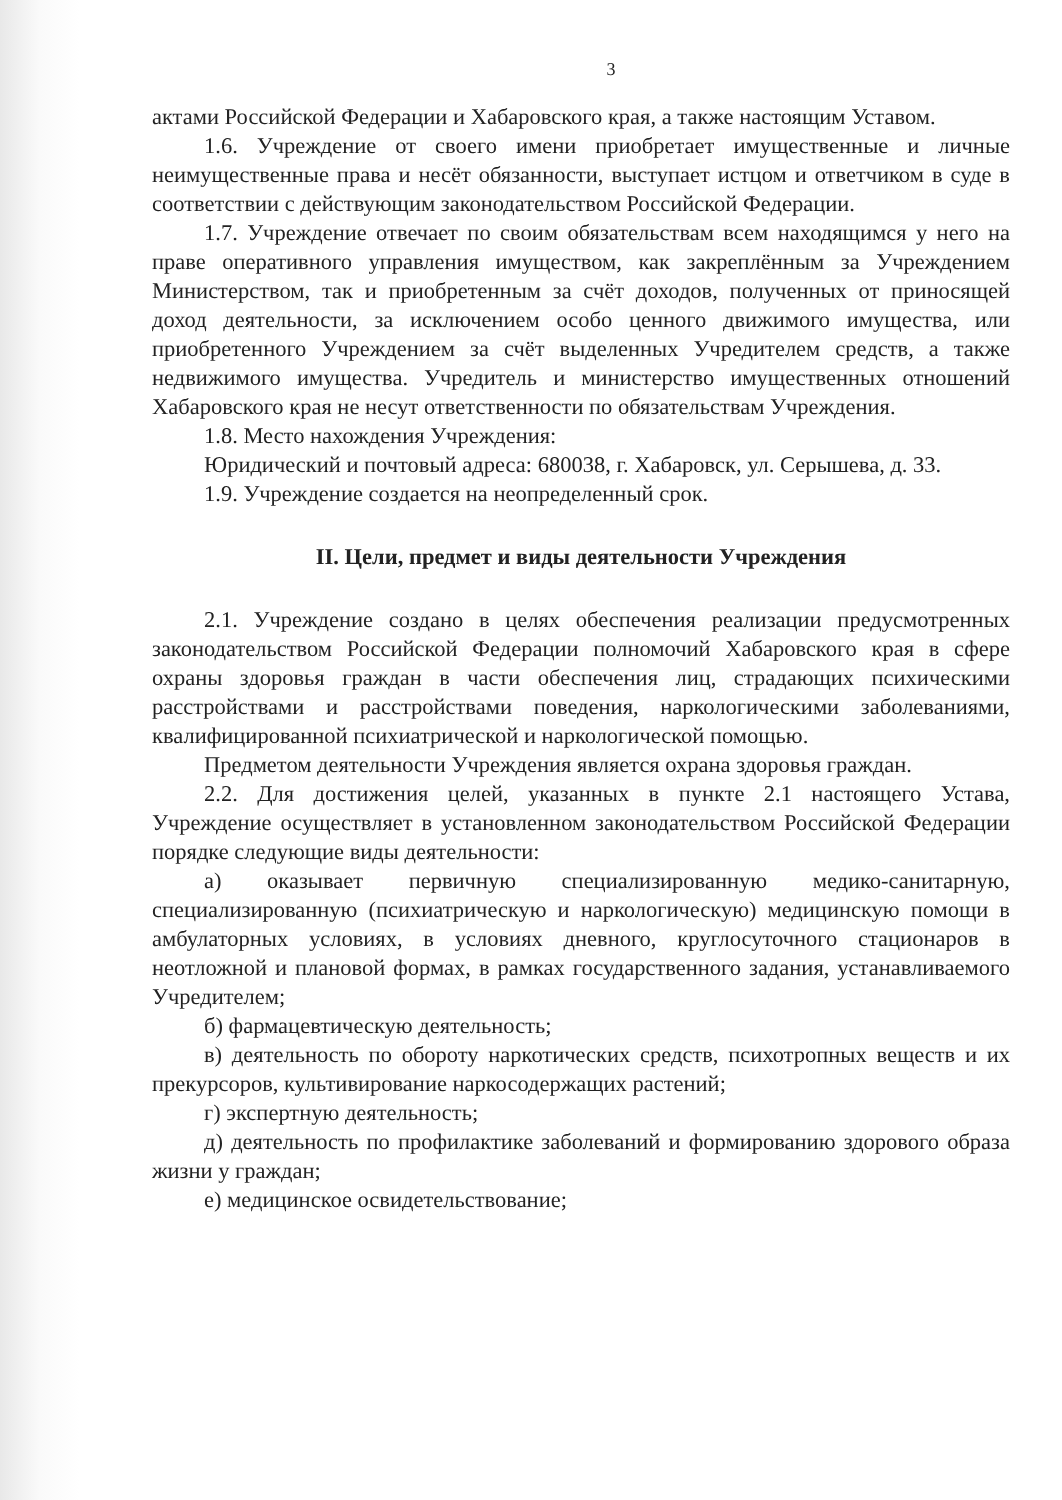3
актами Российской Федерации и Хабаровского края, а также настоящим Уставом.
1.6. Учреждение от своего имени приобретает имущественные и личные неимущественные права и несёт обязанности, выступает истцом и ответчиком в суде в соответствии с действующим законодательством Российской Федерации.
1.7. Учреждение отвечает по своим обязательствам всем находящимся у него на праве оперативного управления имуществом, как закреплённым за Учреждением Министерством, так и приобретенным за счёт доходов, полученных от приносящей доход деятельности, за исключением особо ценного движимого имущества, или приобретенного Учреждением за счёт выделенных Учредителем средств, а также недвижимого имущества. Учредитель и министерство имущественных отношений Хабаровского края не несут ответственности по обязательствам Учреждения.
1.8. Место нахождения Учреждения:
Юридический и почтовый адреса: 680038, г. Хабаровск, ул. Серышева, д. 33.
1.9. Учреждение создается на неопределенный срок.
II. Цели, предмет и виды деятельности Учреждения
2.1. Учреждение создано в целях обеспечения реализации предусмотренных законодательством Российской Федерации полномочий Хабаровского края в сфере охраны здоровья граждан в части обеспечения лиц, страдающих психическими расстройствами и расстройствами поведения, наркологическими заболеваниями, квалифицированной психиатрической и наркологической помощью.
Предметом деятельности Учреждения является охрана здоровья граждан.
2.2. Для достижения целей, указанных в пункте 2.1 настоящего Устава, Учреждение осуществляет в установленном законодательством Российской Федерации порядке следующие виды деятельности:
а) оказывает первичную специализированную медико-санитарную, специализированную (психиатрическую и наркологическую) медицинскую помощи в амбулаторных условиях, в условиях дневного, круглосуточного стационаров в неотложной и плановой формах, в рамках государственного задания, устанавливаемого Учредителем;
б) фармацевтическую деятельность;
в) деятельность по обороту наркотических средств, психотропных веществ и их прекурсоров, культивирование наркосодержащих растений;
г) экспертную деятельность;
д) деятельность по профилактике заболеваний и формированию здорового образа жизни у граждан;
е) медицинское освидетельствование;